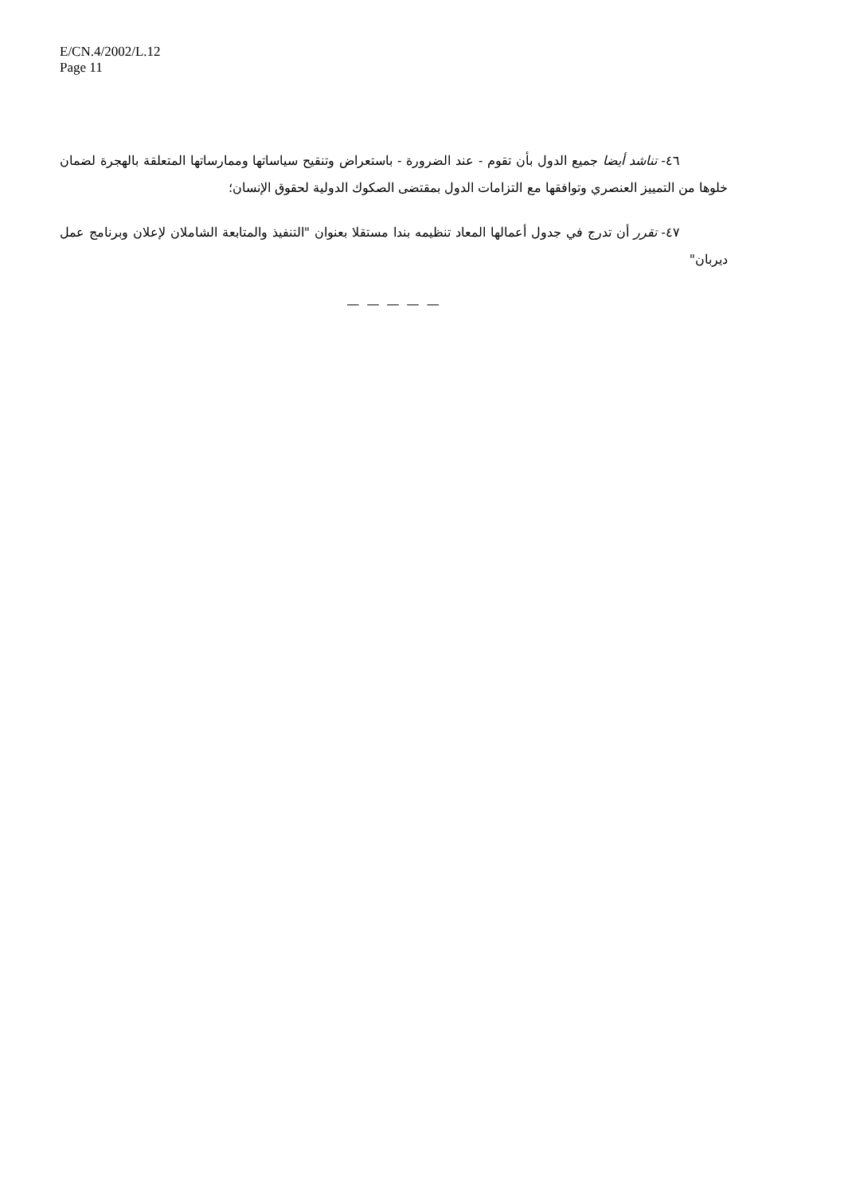E/CN.4/2002/L.12
Page 11
٤٦- تناشد أيضا جميع الدول بأن تقوم - عند الضرورة - باستعراض وتنقيح سياساتها وممارساتها المتعلقة بالهجرة لضمان خلوها من التمييز العنصري وتوافقها مع التزامات الدول بمقتضى الصكوك الدولية لحقوق الإنسان؛
٤٧- تقرر أن تدرج في جدول أعمالها المعاد تنظيمه بندا مستقلا بعنوان "التنفيذ والمتابعة الشاملان لإعلان وبرنامج عمل ديربان"
— — — — —